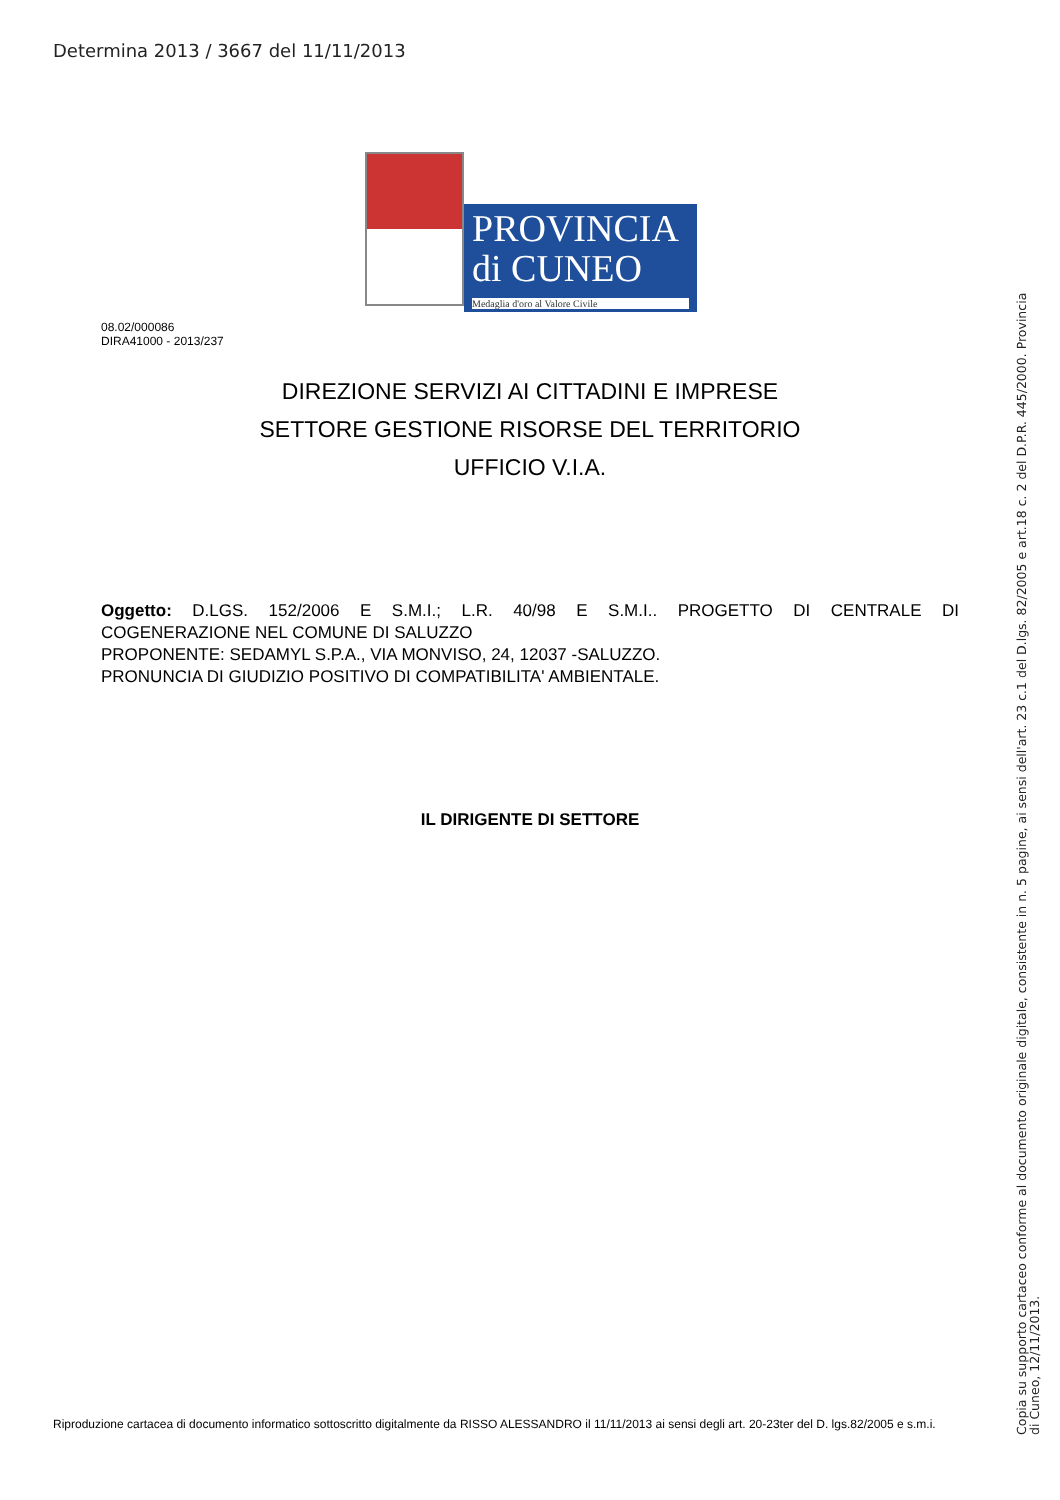Determina 2013 / 3667 del 11/11/2013
PROVINCIA
di CUNEO
Medaglia d'oro al Valore Civile
08.02/000086
DIRA41000 - 2013/237
DIREZIONE SERVIZI AI CITTADINI E IMPRESE
SETTORE GESTIONE RISORSE DEL TERRITORIO
UFFICIO V.I.A.
Oggetto: D.LGS. 152/2006 E S.M.I.; L.R. 40/98 E S.M.I.. PROGETTO DI CENTRALE DI
COGENERAZIONE NEL COMUNE DI SALUZZO
PROPONENTE: SEDAMYL S.P.A., VIA MONVISO, 24, 12037 -SALUZZO.
PRONUNCIA DI GIUDIZIO POSITIVO DI COMPATIBILITA' AMBIENTALE.
IL DIRIGENTE DI SETTORE
Riproduzione cartacea di documento informatico sottoscritto digitalmente da RISSO ALESSANDRO il 11/11/2013 ai sensi degli art. 20-23ter del D. lgs.82/2005 e s.m.i.
Copia su supporto cartaceo conforme al documento originale digitale, consistente in n. 5 pagine, ai sensi dell'art. 23 c.1 del D.lgs. 82/2005 e art.18 c. 2 del D.P.R. 445/2000. Provincia
di Cuneo, 12/11/2013.